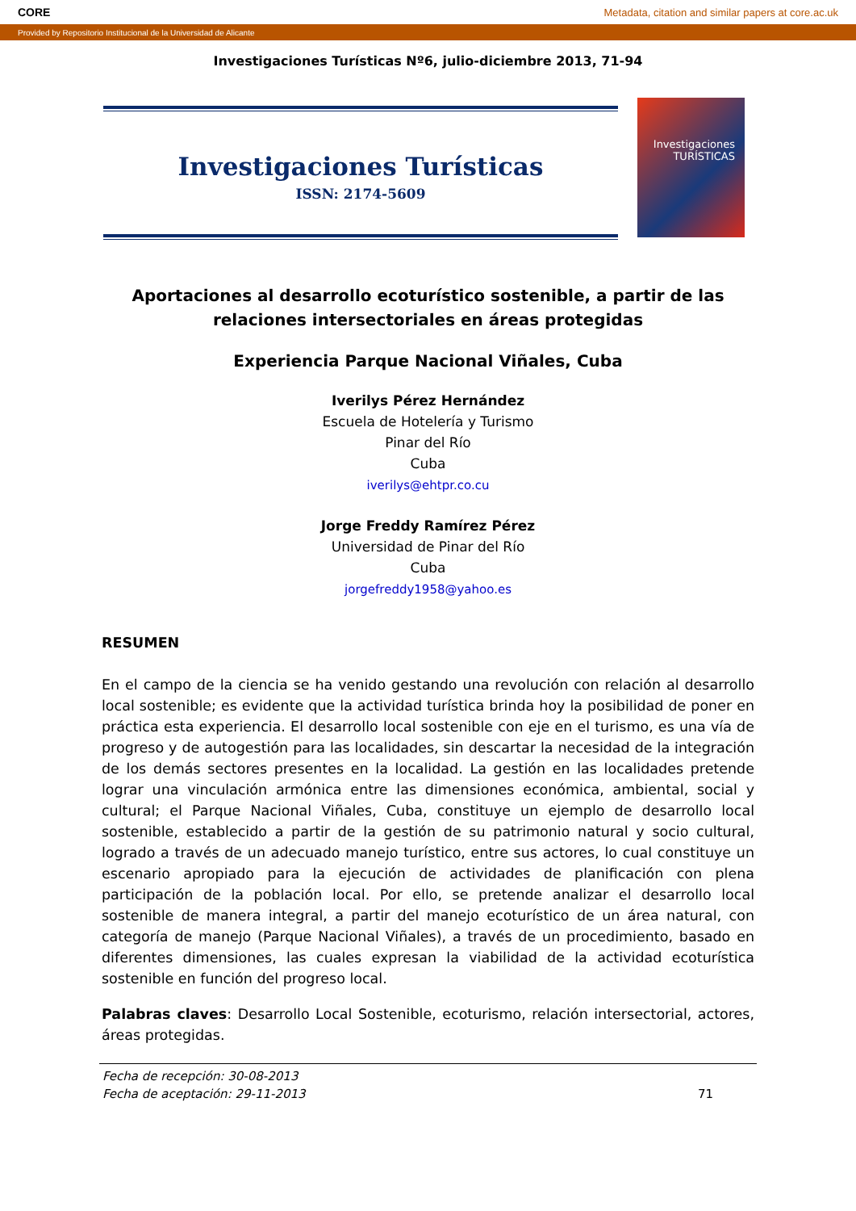CORE Metadata, citation and similar papers at core.ac.uk
Provided by Repositorio Institucional de la Universidad de Alicante
Investigaciones Turísticas Nº6, julio-diciembre 2013, 71-94
Investigaciones Turísticas
ISSN: 2174-5609
Investigaciones
TURÍSTICAS
Aportaciones al desarrollo ecoturístico sostenible, a partir de las relaciones intersectoriales en áreas protegidas
Experiencia Parque Nacional Viñales, Cuba
Iverilys Pérez Hernández
Escuela de Hotelería y Turismo
Pinar del Río
Cuba
iverilys@ehtpr.co.cu
Jorge Freddy Ramírez Pérez
Universidad de Pinar del Río
Cuba
jorgefreddy1958@yahoo.es
RESUMEN
En el campo de la ciencia se ha venido gestando una revolución con relación al desarrollo local sostenible; es evidente que la actividad turística brinda hoy la posibilidad de poner en práctica esta experiencia. El desarrollo local sostenible con eje en el turismo, es una vía de progreso y de autogestión para las localidades, sin descartar la necesidad de la integración de los demás sectores presentes en la localidad. La gestión en las localidades pretende lograr una vinculación armónica entre las dimensiones económica, ambiental, social y cultural; el Parque Nacional Viñales, Cuba, constituye un ejemplo de desarrollo local sostenible, establecido a partir de la gestión de su patrimonio natural y socio cultural, logrado a través de un adecuado manejo turístico, entre sus actores, lo cual constituye un escenario apropiado para la ejecución de actividades de planificación con plena participación de la población local. Por ello, se pretende analizar el desarrollo local sostenible de manera integral, a partir del manejo ecoturístico de un área natural, con categoría de manejo (Parque Nacional Viñales), a través de un procedimiento, basado en diferentes dimensiones, las cuales expresan la viabilidad de la actividad ecoturística sostenible en función del progreso local.
Palabras claves: Desarrollo Local Sostenible, ecoturismo, relación intersectorial, actores, áreas protegidas.
Fecha de recepción: 30-08-2013
Fecha de aceptación: 29-11-2013 71